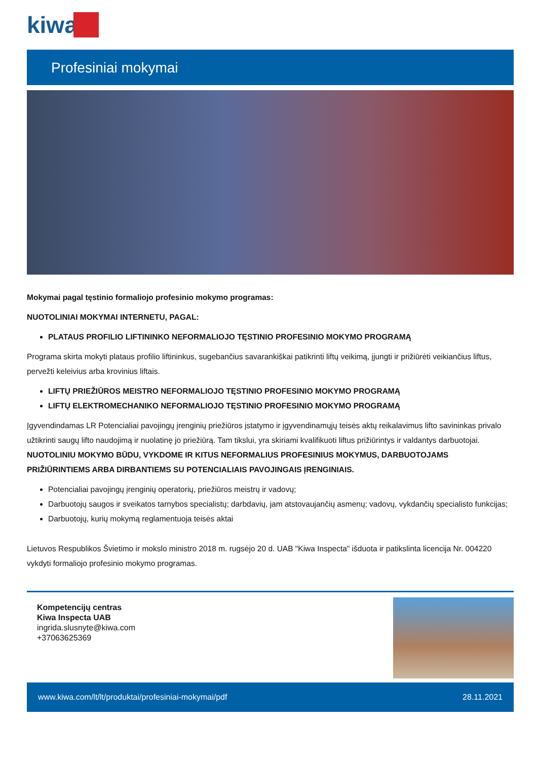kiwa
Profesiniai mokymai
Mokymai pagal tęstinio formaliojo profesinio mokymo programas:
NUOTOLINIAI MOKYMAI INTERNETU, PAGAL:
PLATAUS PROFILIO LIFTININKO NEFORMALIOJO TĘSTINIO PROFESINIO MOKYMO PROGRAMĄ
Programa skirta mokyti plataus profilio liftininkus, sugebančius savarankiškai patikrinti liftų veikimą, įjungti ir prižiūrėti veikiančius liftus, pervežti keleivius arba krovinius liftais.
LIFTŲ PRIEŽIŪROS MEISTRO NEFORMALIOJO TĘSTINIO PROFESINIO MOKYMO PROGRAMĄ
LIFTŲ ELEKTROMECHANIKO NEFORMALIOJO TĘSTINIO PROFESINIO MOKYMO PROGRAMĄ
Įgyvendindamas LR Potencialiai pavojingų įrenginių priežiūros įstatymo ir įgyvendinamųjų teisės aktų reikalavimus lifto savininkas privalo užtikrinti saugų lifto naudojimą ir nuolatinę jo priežiūrą. Tam tikslui, yra skiriami kvalifikuoti liftus prižiūrintys ir valdantys darbuotojai.
NUOTOLINIU MOKYMO BŪDU, VYKDOME IR KITUS NEFORMALIUS PROFESINIUS MOKYMUS, DARBUOTOJAMS PRIŽIŪRINTIEMS ARBA DIRBANTIEMS SU POTENCIALIAIS PAVOJINGAIS ĮRENGINIAIS.
Potencialiai pavojingų įrenginių operatorių, priežiūros meistrų ir vadovų;
Darbuotojų saugos ir sveikatos tarnybos specialistų; darbdavių, jam atstovaujančių asmenų; vadovų, vykdančių specialisto funkcijas;
Darbuotojų, kurių mokymą reglamentuoja teisės aktai
Lietuvos Respublikos Švietimo ir mokslo ministro 2018 m. rugsėjo 20 d. UAB "Kiwa Inspecta" išduota ir patikslinta licencija Nr. 004220 vykdyti formaliojo profesinio mokymo programas.
Kompetencijų centras
Kiwa Inspecta UAB
ingrida.slusnyte@kiwa.com
+37063625369
www.kiwa.com/lt/lt/produktai/profesiniai-mokymai/pdf 28.11.2021